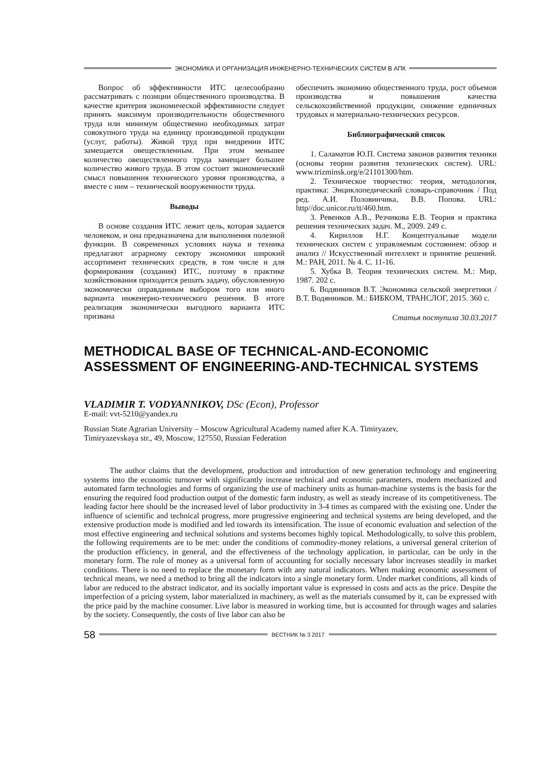ЭКОНОМИКА И ОРГАНИЗАЦИЯ ИНЖЕНЕРНО-ТЕХНИЧЕСКИХ СИСТЕМ В АПК
Вопрос об эффективности ИТС целесообразно рассматривать с позиции общественного производства. В качестве критерия экономической эффективности следует принять максимум производительности общественного труда или минимум общественно необходимых затрат совокупного труда на единицу производимой продукции (услуг, работы). Живой труд при внедрении ИТС замещается овеществленным. При этом меньшее количество овеществленного труда замещает большее количество живого труда. В этом состоит экономический смысл повышения технического уровня производства, а вместе с ним – технической вооруженности труда.
Выводы
В основе создания ИТС лежит цель, которая задается человеком, и она предназначена для выполнения полезной функции. В современных условиях наука и техника предлагают аграрному сектору экономики широкий ассортимент технических средств, в том числе и для формирования (создания) ИТС, поэтому в практике хозяйствования приходится решать задачу, обусловленную экономически оправданным выбором того или иного варианта инженерно-технического решения. В итоге реализация экономически выгодного варианта ИТС призвана
обеспечить экономию общественного труда, рост объемов производства и повышения качества сельскохозяйственной продукции, снижение единичных трудовых и материально-технических ресурсов.
Библиографический список
1. Саламатов Ю.П. Система законов развития техники (основы теории развития технических систем). URL: www.trizminsk.org/e/21101300/htm.
2. Техническое творчество: теория, методология, практика: Энциклопедический словарь-справочник / Под ред. А.И. Половинчика, В.В. Попова. URL: http//doc.unicor.ru/tt/460.htm.
3. Ревенков А.В., Резчикова Е.В. Теория и практика решения технических задач. М., 2009. 249 с.
4. Кириллов Н.Г. Концептуальные модели технических систем с управляемым состоянием: обзор и анализ // Искусственный интеллект и принятие решений. М.: РАН, 2011. № 4. С. 11-16.
5. Хубка В. Теория технических систем. М.: Мир, 1987. 202 с.
6. Водянников В.Т. Экономика сельской энергетики / В.Т. Водянников. М.: БИБКОМ, ТРАНСЛОГ, 2015. 360 с.
Статья поступила 30.03.2017
METHODICAL BASE OF TECHNICAL-AND-ECONOMIC ASSESSMENT OF ENGINEERING-AND-TECHNICAL SYSTEMS
VLADIMIR T. VODYANNIKOV, DSc (Econ), Professor
E-mail: vvt-5210@yandex.ru
Russian State Agrarian University – Moscow Agricultural Academy named after K.A. Timiryazev,
Timiryazevskaya str., 49, Moscow, 127550, Russian Federation
The author claims that the development, production and introduction of new generation technology and engineering systems into the economic turnover with significantly increase technical and economic parameters, modern mechanized and automated farm technologies and forms of organizing the use of machinery units as human-machine systems is the basis for the ensuring the required food production output of the domestic farm industry, as well as steady increase of its competitiveness. The leading factor here should be the increased level of labor productivity in 3-4 times as compared with the existing one. Under the influence of scientific and technical progress, more progressive engineering and technical systems are being developed, and the extensive production mode is modified and led towards its intensification. The issue of economic evaluation and selection of the most effective engineering and technical solutions and systems becomes highly topical. Methodologically, to solve this problem, the following requirements are to be met: under the conditions of commodity-money relations, a universal general criterion of the production efficiency, in general, and the effectiveness of the technology application, in particular, can be only in the monetary form. The role of money as a universal form of accounting for socially necessary labor increases steadily in market conditions. There is no need to replace the monetary form with any natural indicators. When making economic assessment of technical means, we need a method to bring all the indicators into a single monetary form. Under market conditions, all kinds of labor are reduced to the abstract indicator, and its socially important value is expressed in costs and acts as the price. Despite the imperfection of a pricing system, labor materialized in machinery, as well as the materials consumed by it, can be expressed with the price paid by the machine consumer. Live labor is measured in working time, but is accounted for through wages and salaries by the society. Consequently, the costs of live labor can also be
58
ВЕСТНИК № 3 2017